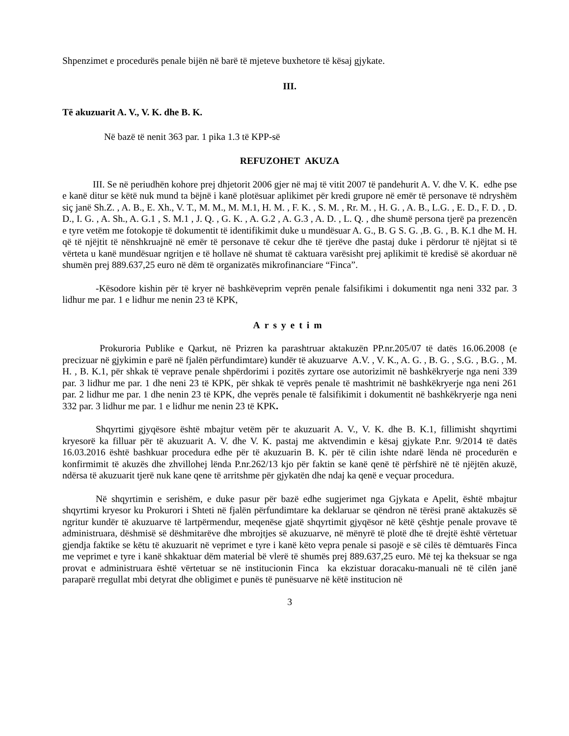Shpenzimet e procedurës penale bijën në barë të mjeteve buxhetore të kësaj gjykate.
III.
Të akuzuarit A. V., V. K. dhe B. K.
Në bazë të nenit 363 par. 1 pika 1.3 të KPP-së
REFUZOHET AKUZA
III. Se në periudhën kohore prej dhjetorit 2006 gjer në maj të vitit 2007 të pandehurit A. V. dhe V. K. edhe pse e kanë ditur se këtë nuk mund ta bëjnë i kanë plotësuar aplikimet për kredi grupore në emër të personave të ndryshëm siç janë Sh.Z. , A. B., E. Xh., V. T., M. M., M. M.1, H. M. , F. K. , S. M. , Rr. M. , H. G. , A. B., L.G. , E. D., F. D. , D. D., I. G. , A. Sh., A. G.1 , S. M.1 , J. Q. , G. K. , A. G.2 , A. G.3 , A. D. , L. Q. , dhe shumë persona tjerë pa prezencën e tyre vetëm me fotokopje të dokumentit të identifikimit duke u mundësuar A. G., B. G S. G. ,B. G. , B. K.1 dhe M. H. që të njëjtit të nënshkruajnë në emër të personave të cekur dhe të tjerëve dhe pastaj duke i përdorur të njëjtat si të vërteta u kanë mundësuar ngritjen e të hollave në shumat të caktuara varësisht prej aplikimit të kredisë së akorduar në shumën prej 889.637,25 euro në dëm të organizatës mikrofinanciare “Finca”.
-Kësodore kishin për të kryer në bashkëveprim veprën penale falsifikimi i dokumentit nga neni 332 par. 3 lidhur me par. 1 e lidhur me nenin 23 të KPK,
Arsyetim
Prokuroria Publike e Qarkut, në Prizren ka parashtruar aktakuzën PP.nr.205/07 të datës 16.06.2008 (e precizuar në gjykimin e parë në fjalën përfundimtare) kundër të akuzuarve A.V. , V. K., A. G. , B. G. , S.G. , B.G. , M. H. , B. K.1, për shkak të veprave penale shpërdorimi i pozitës zyrtare ose autorizimit në bashkëkryerje nga neni 339 par. 3 lidhur me par. 1 dhe neni 23 të KPK, për shkak të veprës penale të mashtrimit në bashkëkryerje nga neni 261 par. 2 lidhur me par. 1 dhe nenin 23 të KPK, dhe veprës penale të falsifikimit i dokumentit në bashkëkryerje nga neni 332 par. 3 lidhur me par. 1 e lidhur me nenin 23 të KPK.
Shqyrtimi gjyqësore është mbajtur vetëm për te akuzuarit A. V., V. K. dhe B. K.1, fillimisht shqyrtimi kryesorë ka filluar për të akuzuarit A. V. dhe V. K. pastaj me aktvendimin e kësaj gjykate P.nr. 9/2014 të datës 16.03.2016 është bashkuar procedura edhe për të akuzuarin B. K. për të cilin ishte ndarë lënda në procedurën e konfirmimit të akuzës dhe zhvillohej lënda P.nr.262/13 kjo për faktin se kanë qenë të përfshirë në të njëjtën akuzë, ndërsa të akuzuarit tjerë nuk kane qene të arritshme për gjykatën dhe ndaj ka qenë e veçuar procedura.
Në shqyrtimin e serishëm, e duke pasur për bazë edhe sugjerimet nga Gjykata e Apelit, është mbajtur shqyrtimi kryesor ku Prokurori i Shteti në fjalën përfundimtare ka deklaruar se qëndron në tërësi pranë aktakuzës së ngritur kundër të akuzuarve të lartpërmendur, meqenëse gjatë shqyrtimit gjyqësor në këtë çështje penale provave të administruara, dëshmisë së dëshmitarëve dhe mbrojtjes së akuzuarve, në mënyrë të plotë dhe të drejtë është vërtetuar gjendja faktike se këtu të akuzuarit në veprimet e tyre i kanë këto vepra penale si pasojë e së cilës të dëmtuarës Finca me veprimet e tyre i kanë shkaktuar dëm material bë vlerë të shumës prej 889.637,25 euro. Më tej ka theksuar se nga provat e administruara është vërtetuar se në institucionin Finca ka ekzistuar doracaku-manuali në të cilën janë paraparë rregullat mbi detyrat dhe obligimet e punës të punësuarve në këtë institucion në
3